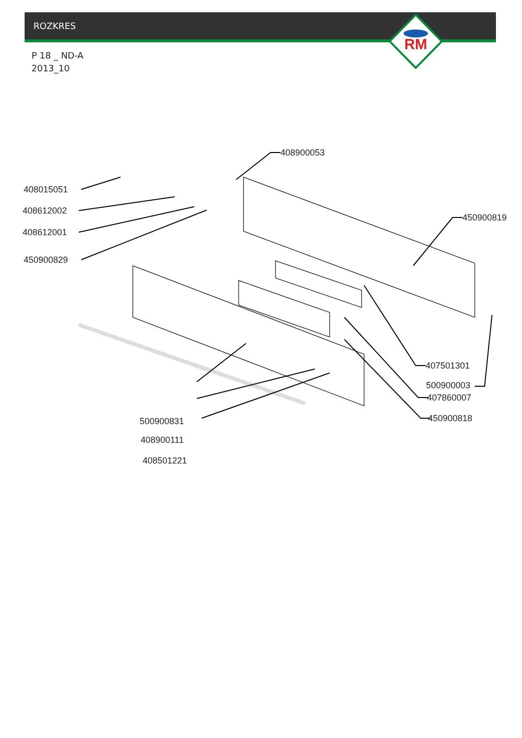ROZKRES
RM
P 18 _ ND-A
2013_10
408015051
408612002
408612001
450900829
408900053
450900819
407501301
500900003
407860007
450900818
500900831
408900111
408501221